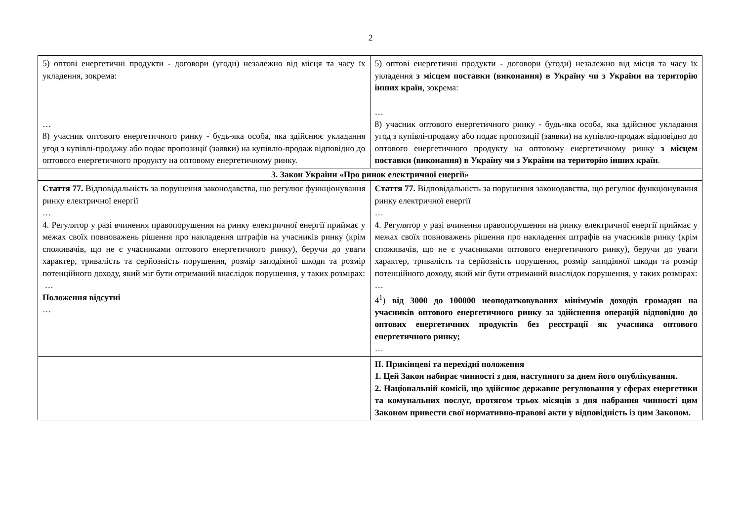2
| 5) оптові енергетичні продукти - договори (угоди) незалежно від місця та часу їх укладення, зокрема: … 8) учасник оптового енергетичного ринку - будь-яка особа, яка здійснює укладання угод з купівлі-продажу або подає пропозиції (заявки) на купівлю-продаж відповідно до оптового енергетичного продукту на оптовому енергетичному ринку. | 5) оптові енергетичні продукти - договори (угоди) незалежно від місця та часу їх укладення з місцем поставки (виконання) в Україну чи з України на територію інших країн , зокрема: … 8) учасник оптового енергетичного ринку - будь-яка особа, яка здійснює укладання угод з купівлі-продажу або подає пропозиції (заявки) на купівлю-продаж відповідно до оптового енергетичного продукту на оптовому енергетичному ринку з місцем поставки (виконання) в Україну чи з України на територію інших країн . |
| 3. Закон України «Про ринок електричної енергії» | |
| Стаття 77. Відповідальність за порушення законодавства, що регулює функціонування ринку електричної енергії … 4. Регулятор у разі вчинення правопорушення на ринку електричної енергії приймає у межах своїх повноважень рішення про накладення штрафів на учасників ринку (крім споживачів, що не є учасниками оптового енергетичного ринку), беручи до уваги характер, тривалість та серйозність порушення, розмір заподіяної шкоди та розмір потенційного доходу, який міг бути отриманий внаслідок порушення, у таких розмірах: … Положення відсутні … | Стаття 77. Відповідальність за порушення законодавства, що регулює функціонування ринку електричної енергії … 4. Регулятор у разі вчинення правопорушення на ринку електричної енергії приймає у межах своїх повноважень рішення про накладення штрафів на учасників ринку (крім споживачів, що не є учасниками оптового енергетичного ринку), беручи до уваги характер, тривалість та серйозність порушення, розмір заподіяної шкоди та розмір потенційного доходу, який міг бути отриманий внаслідок порушення, у таких розмірах: … 4<sup>1</sup>) від 3000 до 100000 неоподатковуваних мінімумів доходів громадян на учасників оптового енергетичного ринку за здійснення операцій відповідно до оптових енергетичних продуктів без реєстрації як учасника оптового енергетичного ринку; … |
| | ІІ. Прикінцеві та перехідні положення 1. Цей Закон набирає чинності з дня, наступного за днем його опублікування. 2. Національній комісії, що здійснює державне регулювання у сферах енергетики та комунальних послуг, протягом трьох місяців з дня набрання чинності цим Законом привести свої нормативно-правові акти у відповідність із цим Законом. |